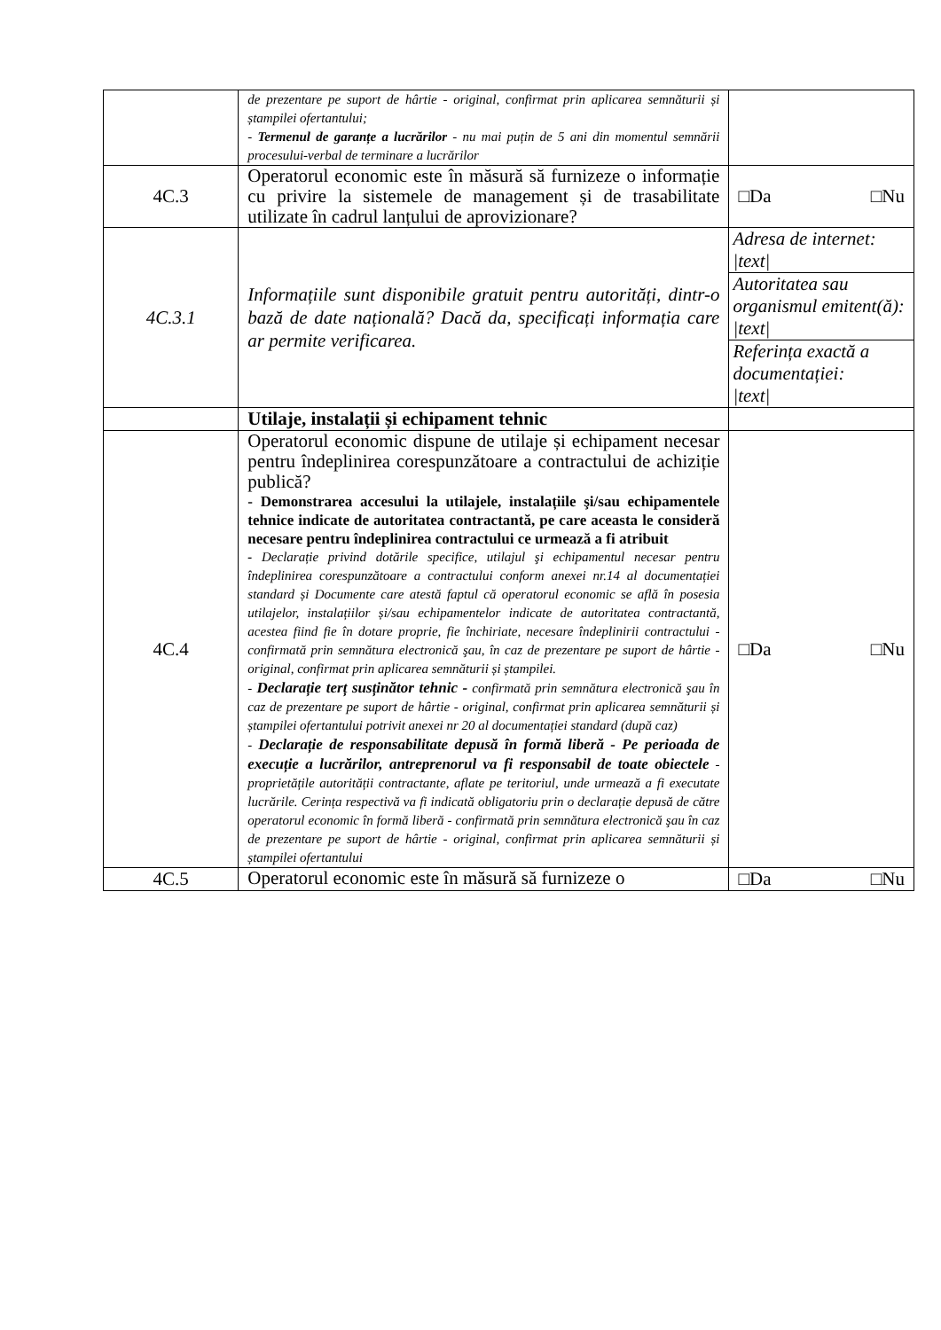| | de prezentare pe suport de hârtie - original, confirmat prin aplicarea semnăturii și ștampilei ofertantului; - Termenul de garanțe a lucrărilor - nu mai puțin de 5 ani din momentul semnării procesului-verbal de terminare a lucrărilor | |
| 4C.3 | Operatorul economic este în măsură să furnizeze o informație cu privire la sistemele de management și de trasabilitate utilizate în cadrul lanțului de aprovizionare? | □Da □Nu |
| 4C.3.1 | Informațiile sunt disponibile gratuit pentru autorități, dintr-o bază de date națională? Dacă da, specificați informația care ar permite verificarea. | Adresa de internet: /text/ |
| | | Autoritatea sau organismul emitent(ă): /text/ |
| | | Referința exactă a documentației: /text/ |
| | Utilaje, instalații și echipament tehnic | |
| 4C.4 | Operatorul economic dispune de utilaje și echipament necesar pentru îndeplinirea corespunzătoare a contractului de achiziție publică? - Demonstrarea accesului la utilajele, instalațiile şi/sau echipamentele tehnice indicate de autoritatea contractantă, pe care aceasta le consideră necesare pentru îndeplinirea contractului ce urmează a fi atribuit - Declarație privind dotările specifice, utilajul şi echipamentul necesar pentru îndeplinirea corespunzătoare a contractului conform anexei nr.14 al documentației standard și Documente care atestă faptul că operatorul economic se află în posesia utilajelor, instalațiilor și/sau echipamentelor indicate de autoritatea contractantă, acestea fiind fie în dotare proprie, fie închiriate, necesare îndeplinirii contractului - confirmată prin semnătura electronică şau, în caz de prezentare pe suport de hârtie - original, confirmat prin aplicarea semnăturii și ștampilei. - Declarație terț susținător tehnic - confirmată prin semnătura electronică şau în caz de prezentare pe suport de hârtie - original, confirmat prin aplicarea semnăturii și ștampilei ofertantului potrivit anexei nr 20 al documentației standard (după caz) - Declarație de responsabilitate depusă în formă liberă - Pe perioada de execuție a lucrărilor, antreprenorul va fi responsabil de toate obiectele - proprietățile autorității contractante, aflate pe teritoriul, unde urmează a fi executate lucrările. Cerința respectivă va fi indicată obligatoriu prin o declarație depusă de către operatorul economic în formă liberă - confirmată prin semnătura electronică şau în caz de prezentare pe suport de hârtie - original, confirmat prin aplicarea semnăturii și ștampilei ofertantului | □Da □Nu |
| 4C.5 | Operatorul economic este în măsură să furnizeze o | □Da □Nu |